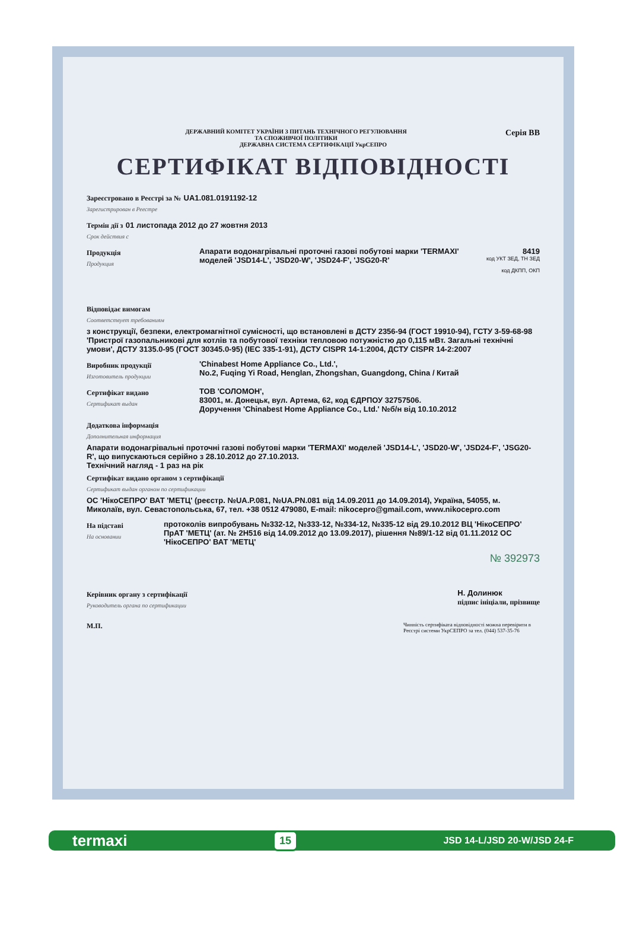Серія ВВ
ДЕРЖАВНИЙ КОМІТЕТ УКРАЇНИ З ПИТАНЬ ТЕХНІЧНОГО РЕГУЛЮВАННЯ
ТА СПОЖИВЧОЇ ПОЛІТИКИ
ДЕРЖАВНА СИСТЕМА СЕРТИФІКАЦІЇ УкрСЕПРО
СЕРТИФІКАТ ВІДПОВІДНОСТІ
Зареєстровано в Реєстрі за № UA1.081.0191192-12
Зарегистрирован в Реестре
Термін дії з 01 листопада 2012 до 27 жовтня 2013
Срок действия с
Продукція
Продукция
Апарати водонагрівальні проточні газові побутові марки 'TERMAXI' моделей 'JSD14-L', 'JSD20-W', 'JSD24-F', 'JSG20-R'
8419
код УКТ ЗЕД, ТН ЗЕД
код ДКПП, ОКП
Відповідає вимогам
Соответствует требованиям
з конструкції, безпеки, електромагнітної сумісності, що встановлені в ДСТУ 2356-94 (ГОСТ 19910-94), ГСТУ 3-59-68-98 'Пристрої газопальникові для котлів та побутової техніки тепловою потужністю до 0,115 мВт. Загальні технічні умови', ДСТУ 3135.0-95 (ГОСТ 30345.0-95) (IEC 335-1-91), ДСТУ CISPR 14-1:2004, ДСТУ CISPR 14-2:2007
Виробник продукції
Изготовитель продукции
'Chinabest Home Appliance Co., Ltd.',
No.2, Fuqing Yi Road, Henglan, Zhongshan, Guangdong, China / Китай
Сертифікат видано
Сертификат выдан
ТОВ 'СОЛОМОН',
83001, м. Донецьк, вул. Артема, 62, код ЄДРПОУ 32757506.
Доручення 'Chinabest Home Appliance Co., Ltd.' №б/н від 10.10.2012
Додаткова інформація
Дополнительная информация
Апарати водонагрівальні проточні газові побутові марки 'TERMAXI' моделей 'JSD14-L', 'JSD20-W', 'JSD24-F', 'JSG20-R', що випускаються серійно з 28.10.2012 до 27.10.2013.
Технічний нагляд - 1 раз на рік
Сертифікат видано органом з сертифікації
Сертификат выдан органом по сертификации
ОС 'НікоСЕПРО' ВАТ 'МЕТЦ' (реєстр. №UA.P.081, №UA.PN.081 від 14.09.2011 до 14.09.2014), Україна, 54055, м. Миколаїв, вул. Севастопольська, 67, тел. +38 0512 479080, E-mail: nikocepro@gmail.com, www.nikocepro.com
На підставі
На основании
протоколів випробувань №332-12, №333-12, №334-12, №335-12 від 29.10.2012 ВЦ 'НікоСЕПРО' ПрАТ 'МЕТЦ' (ат. № 2H516 від 14.09.2012 до 13.09.2017), рішення №89/1-12 від 01.11.2012 ОС 'НікоСЕПРО' ВАТ 'МЕТЦ'
№ 392973
Керівник органу з сертифікації
Руководитель органа по сертификации
Н. Долинюк
підпис ініціали, прізвище
М.П. Чинність сертифіката відповідності можна перевірити в Реєстрі системи УкрСЕПРО за тел. (044) 537-35-76
termaxi 15 JSD 14-L/JSD 20-W/JSD 24-F